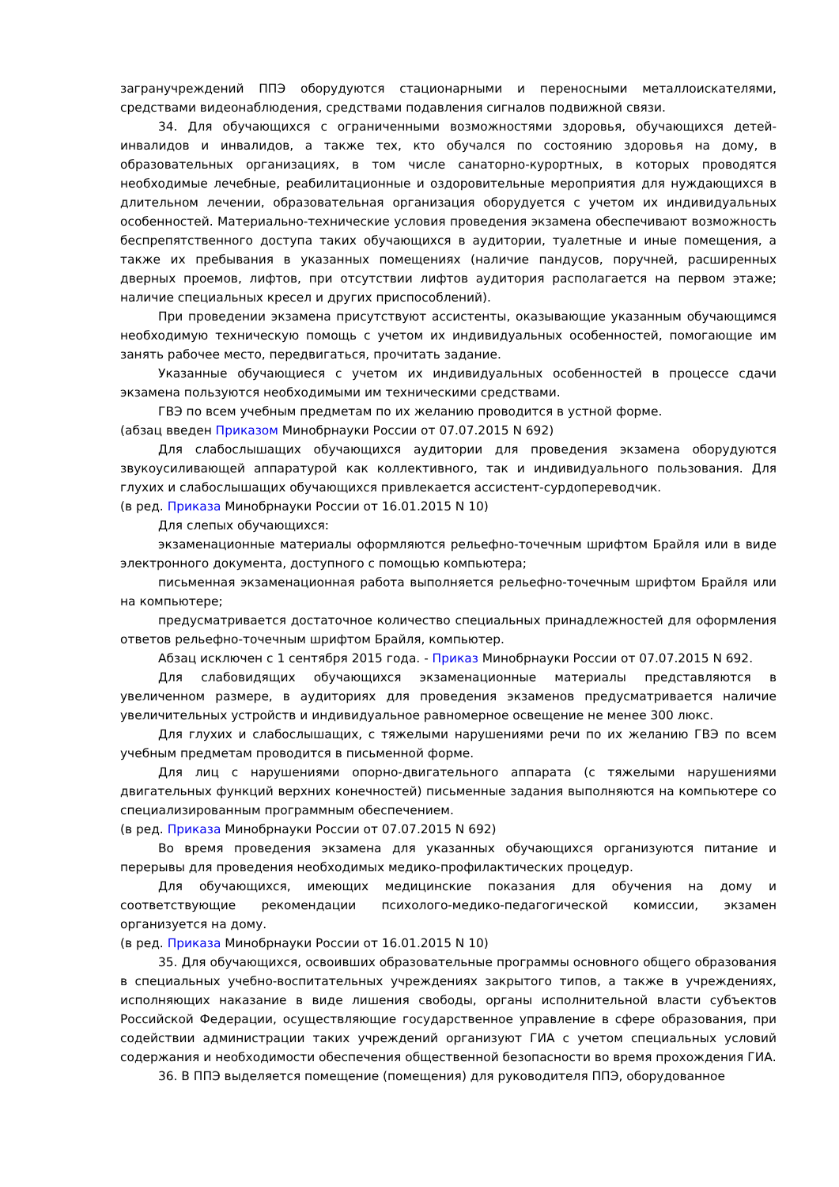загранучреждений ППЭ оборудуются стационарными и переносными металлоискателями, средствами видеонаблюдения, средствами подавления сигналов подвижной связи.
34. Для обучающихся с ограниченными возможностями здоровья, обучающихся детей-инвалидов и инвалидов, а также тех, кто обучался по состоянию здоровья на дому, в образовательных организациях, в том числе санаторно-курортных, в которых проводятся необходимые лечебные, реабилитационные и оздоровительные мероприятия для нуждающихся в длительном лечении, образовательная организация оборудуется с учетом их индивидуальных особенностей. Материально-технические условия проведения экзамена обеспечивают возможность беспрепятственного доступа таких обучающихся в аудитории, туалетные и иные помещения, а также их пребывания в указанных помещениях (наличие пандусов, поручней, расширенных дверных проемов, лифтов, при отсутствии лифтов аудитория располагается на первом этаже; наличие специальных кресел и других приспособлений).
При проведении экзамена присутствуют ассистенты, оказывающие указанным обучающимся необходимую техническую помощь с учетом их индивидуальных особенностей, помогающие им занять рабочее место, передвигаться, прочитать задание.
Указанные обучающиеся с учетом их индивидуальных особенностей в процессе сдачи экзамена пользуются необходимыми им техническими средствами.
ГВЭ по всем учебным предметам по их желанию проводится в устной форме.
(абзац введен Приказом Минобрнауки России от 07.07.2015 N 692)
Для слабослышащих обучающихся аудитории для проведения экзамена оборудуются звукоусиливающей аппаратурой как коллективного, так и индивидуального пользования. Для глухих и слабослышащих обучающихся привлекается ассистент-сурдопереводчик.
(в ред. Приказа Минобрнауки России от 16.01.2015 N 10)
Для слепых обучающихся:
экзаменационные материалы оформляются рельефно-точечным шрифтом Брайля или в виде электронного документа, доступного с помощью компьютера;
письменная экзаменационная работа выполняется рельефно-точечным шрифтом Брайля или на компьютере;
предусматривается достаточное количество специальных принадлежностей для оформления ответов рельефно-точечным шрифтом Брайля, компьютер.
Абзац исключен с 1 сентября 2015 года. - Приказ Минобрнауки России от 07.07.2015 N 692.
Для слабовидящих обучающихся экзаменационные материалы представляются в увеличенном размере, в аудиториях для проведения экзаменов предусматривается наличие увеличительных устройств и индивидуальное равномерное освещение не менее 300 люкс.
Для глухих и слабослышащих, с тяжелыми нарушениями речи по их желанию ГВЭ по всем учебным предметам проводится в письменной форме.
Для лиц с нарушениями опорно-двигательного аппарата (с тяжелыми нарушениями двигательных функций верхних конечностей) письменные задания выполняются на компьютере со специализированным программным обеспечением.
(в ред. Приказа Минобрнауки России от 07.07.2015 N 692)
Во время проведения экзамена для указанных обучающихся организуются питание и перерывы для проведения необходимых медико-профилактических процедур.
Для обучающихся, имеющих медицинские показания для обучения на дому и соответствующие рекомендации психолого-медико-педагогической комиссии, экзамен организуется на дому.
(в ред. Приказа Минобрнауки России от 16.01.2015 N 10)
35. Для обучающихся, освоивших образовательные программы основного общего образования в специальных учебно-воспитательных учреждениях закрытого типов, а также в учреждениях, исполняющих наказание в виде лишения свободы, органы исполнительной власти субъектов Российской Федерации, осуществляющие государственное управление в сфере образования, при содействии администрации таких учреждений организуют ГИА с учетом специальных условий содержания и необходимости обеспечения общественной безопасности во время прохождения ГИА.
36. В ППЭ выделяется помещение (помещения) для руководителя ППЭ, оборудованное